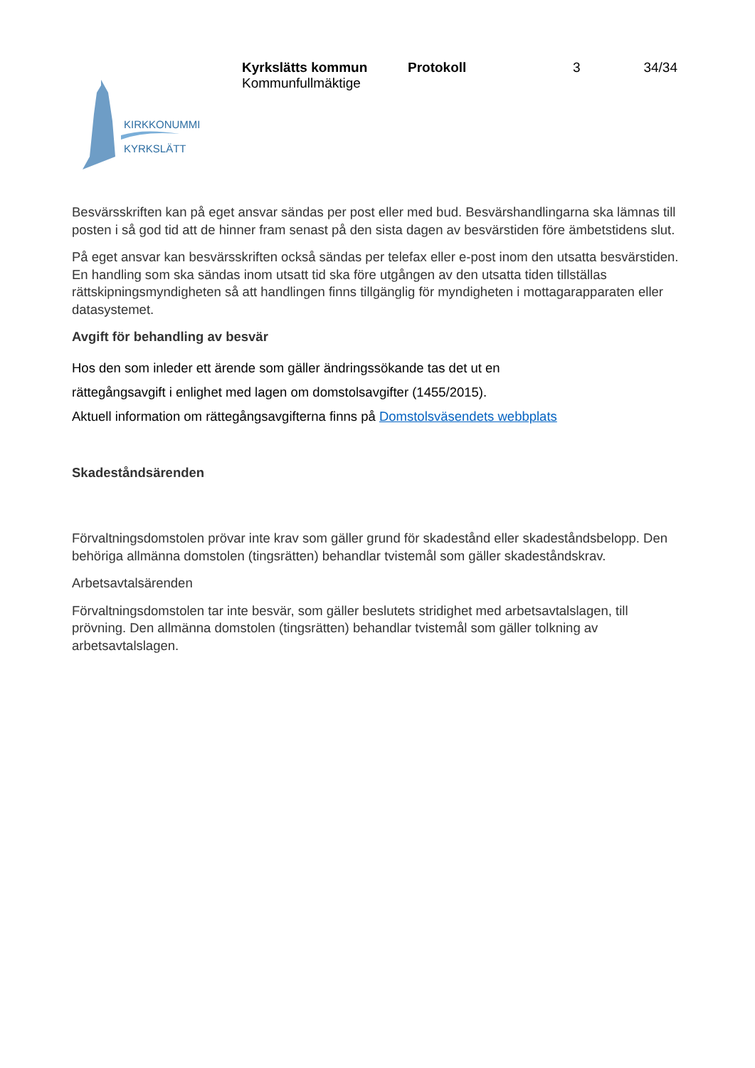Kyrkslätts kommun
Kommunfullmäktige
Protokoll 3 34/34
KIRKKONUMMI
KYRKSLÄTT
Besvärsskriften kan på eget ansvar sändas per post eller med bud. Besvärshandlingarna ska lämnas till posten i så god tid att de hinner fram senast på den sista dagen av besvärstiden före ämbetstidens slut.
På eget ansvar kan besvärsskriften också sändas per telefax eller e-post inom den utsatta besvärstiden. En handling som ska sändas inom utsatt tid ska före utgången av den utsatta tiden tillställas rättskipningsmyndigheten så att handlingen finns tillgänglig för myndigheten i mottagarapparaten eller datasystemet.
Avgift för behandling av besvär
Hos den som inleder ett ärende som gäller ändringssökande tas det ut en
rättegångsavgift i enlighet med lagen om domstolsavgifter (1455/2015).
Aktuell information om rättegångsavgifterna finns på Domstolsväsendets webbplats
Skadeståndsärenden
Förvaltningsdomstolen prövar inte krav som gäller grund för skadestånd eller skadeståndsbelopp. Den behöriga allmänna domstolen (tingsrätten) behandlar tvistemål som gäller skadeståndskrav.
Arbetsavtalsärenden
Förvaltningsdomstolen tar inte besvär, som gäller beslutets stridighet med arbetsavtalslagen, till prövning. Den allmänna domstolen (tingsrätten) behandlar tvistemål som gäller tolkning av arbetsavtalslagen.